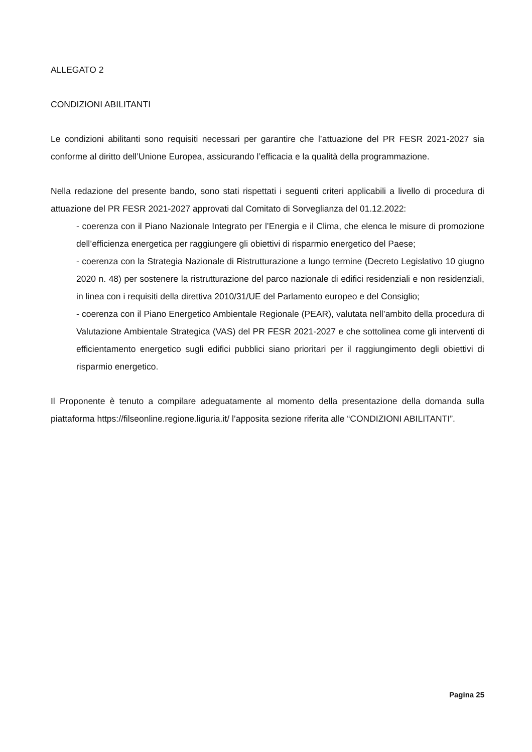ALLEGATO 2
CONDIZIONI ABILITANTI
Le condizioni abilitanti sono requisiti necessari per garantire che l’attuazione del PR FESR 2021-2027 sia conforme al diritto dell’Unione Europea, assicurando l’efficacia e la qualità della programmazione.
Nella redazione del presente bando, sono stati rispettati i seguenti criteri applicabili a livello di procedura di attuazione del PR FESR 2021-2027 approvati dal Comitato di Sorveglianza del 01.12.2022:
- coerenza con il Piano Nazionale Integrato per l’Energia e il Clima, che elenca le misure di promozione dell’efficienza energetica per raggiungere gli obiettivi di risparmio energetico del Paese;
- coerenza con la Strategia Nazionale di Ristrutturazione a lungo termine (Decreto Legislativo 10 giugno 2020 n. 48) per sostenere la ristrutturazione del parco nazionale di edifici residenziali e non residenziali, in linea con i requisiti della direttiva 2010/31/UE del Parlamento europeo e del Consiglio;
- coerenza con il Piano Energetico Ambientale Regionale (PEAR), valutata nell’ambito della procedura di Valutazione Ambientale Strategica (VAS) del PR FESR 2021-2027 e che sottolinea come gli interventi di efficientamento energetico sugli edifici pubblici siano prioritari per il raggiungimento degli obiettivi di risparmio energetico.
Il Proponente è tenuto a compilare adeguatamente al momento della presentazione della domanda sulla piattaforma https://filseonline.regione.liguria.it/ l’apposita sezione riferita alle “CONDIZIONI ABILITANTI”.
Pagina 25